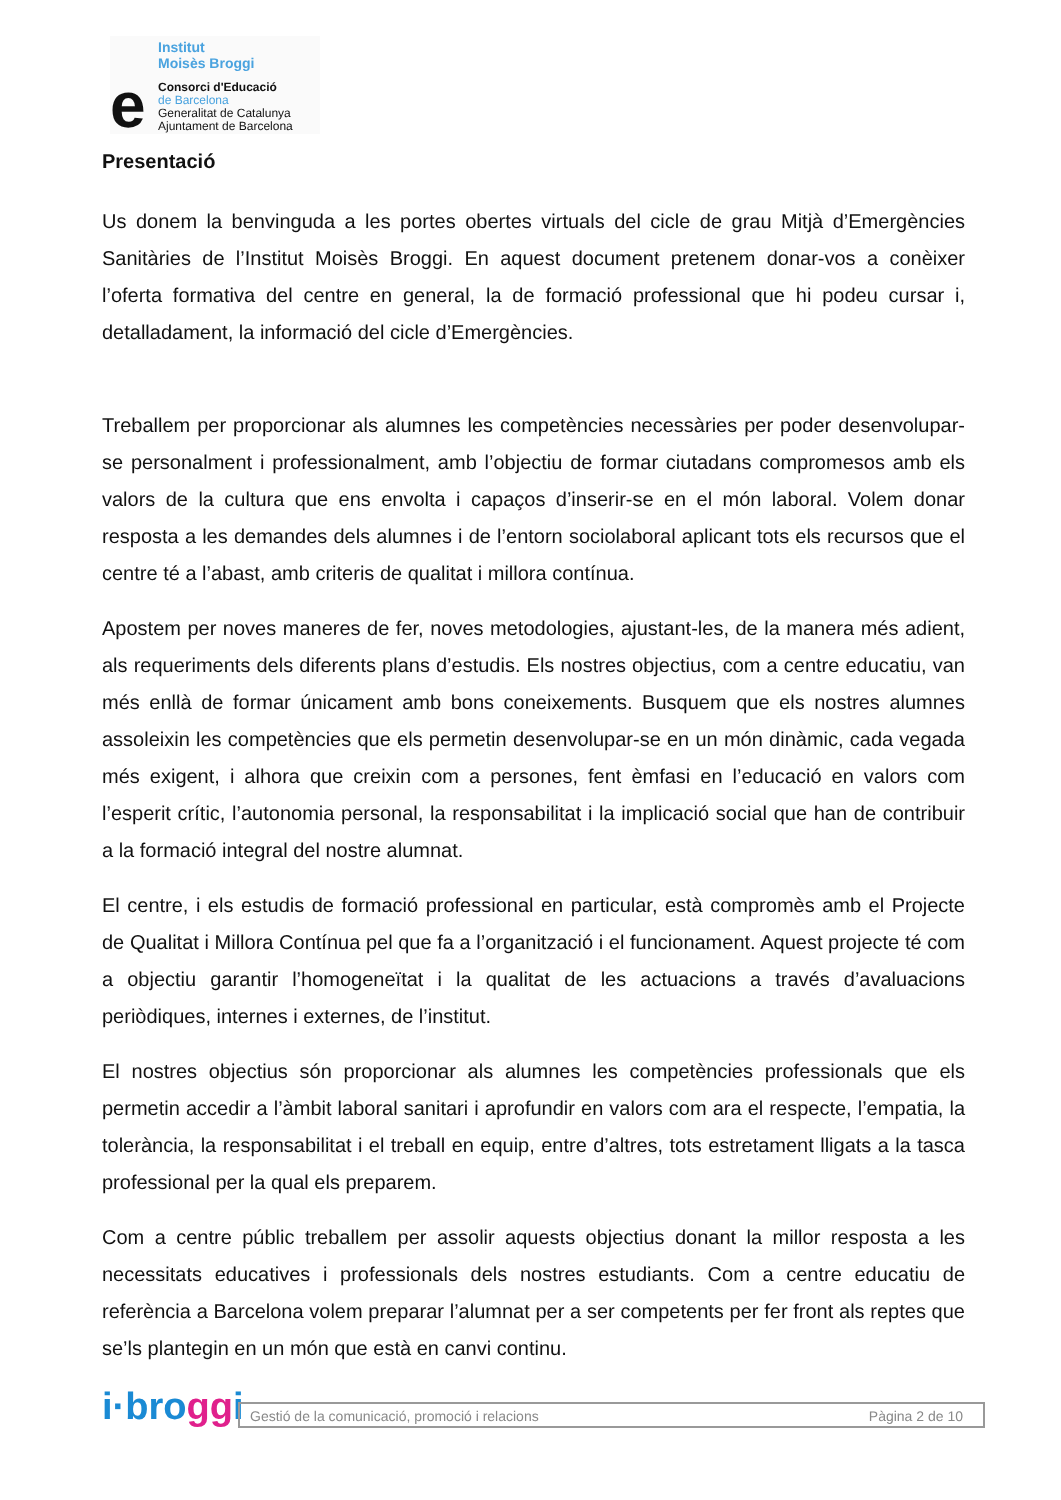Institut
Moisès Broggi
e
Consorci d'Educació
de Barcelona
Generalitat de Catalunya
Ajuntament de Barcelona
Presentació
Us donem la benvinguda a les portes obertes virtuals del cicle de grau Mitjà d’Emergències Sanitàries de l’Institut Moisès Broggi. En aquest document pretenem donar-vos a conèixer l’oferta formativa del centre en general, la de formació professional que hi podeu cursar i, detalladament, la informació del cicle d’Emergències.
Treballem per proporcionar als alumnes les competències necessàries per poder desenvolupar-se personalment i professionalment, amb l’objectiu de formar ciutadans compromesos amb els valors de la cultura que ens envolta i capaços d’inserir-se en el món laboral. Volem donar resposta a les demandes dels alumnes i de l’entorn sociolaboral aplicant tots els recursos que el centre té a l’abast, amb criteris de qualitat i millora contínua.
Apostem per noves maneres de fer, noves metodologies, ajustant-les, de la manera més adient, als requeriments dels diferents plans d’estudis. Els nostres objectius, com a centre educatiu, van més enllà de formar únicament amb bons coneixements. Busquem que els nostres alumnes assoleixin les competències que els permetin desenvolupar-se en un món dinàmic, cada vegada més exigent, i alhora que creixin com a persones, fent èmfasi en l’educació en valors com l’esperit crític, l’autonomia personal, la responsabilitat i la implicació social que han de contribuir a la formació integral del nostre alumnat.
El centre, i els estudis de formació professional en particular, està compromès amb el Projecte de Qualitat i Millora Contínua pel que fa a l’organització i el funcionament. Aquest projecte té com a objectiu garantir l’homogeneïtat i la qualitat de les actuacions a través d’avaluacions periòdiques, internes i externes, de l’institut.
El nostres objectius són proporcionar als alumnes les competències professionals que els permetin accedir a l’àmbit laboral sanitari i aprofundir en valors com ara el respecte, l’empatia, la tolerància, la responsabilitat i el treball en equip, entre d’altres, tots estretament lligats a la tasca professional per la qual els preparem.
Com a centre públic treballem per assolir aquests objectius donant la millor resposta a les necessitats educatives i professionals dels nostres estudiants. Com a centre educatiu de referència a Barcelona volem preparar l’alumnat per a ser competents per fer front als reptes que se’ls plantegin en un món que està en canvi continu.
i·broggi
Gestió de la comunicació, promoció i relacions Pàgina 2 de 10